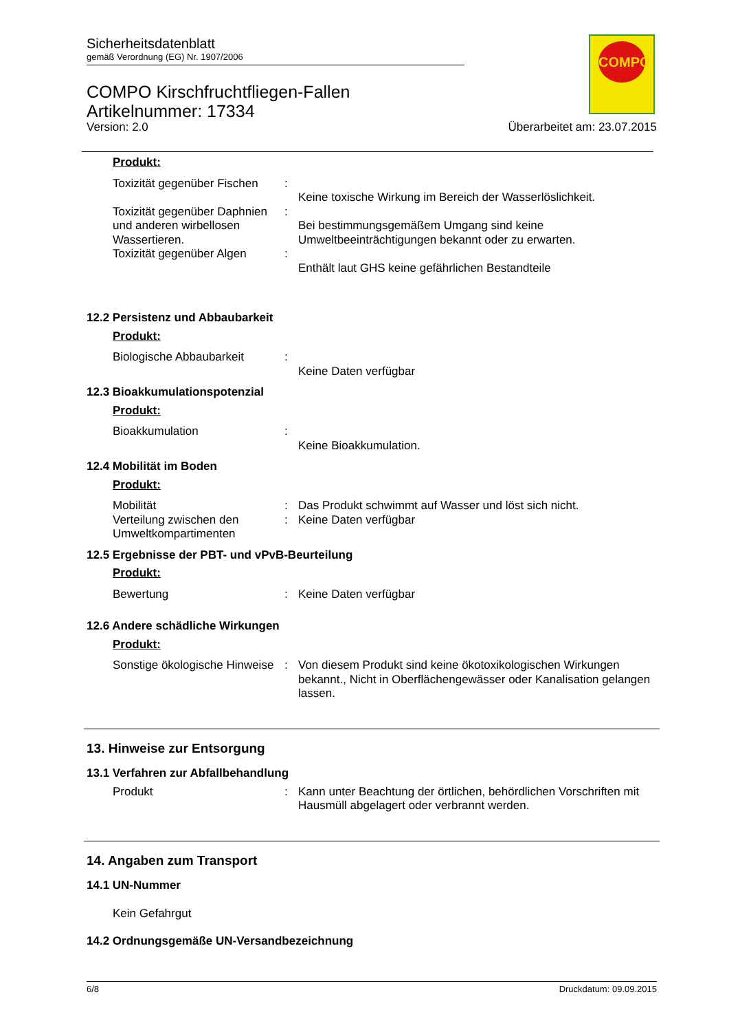Sicherheitsdatenblatt
gemäß Verordnung (EG) Nr. 1907/2006
COMPO Kirschfruchtfliegen-Fallen
Artikelnummer: 17334
Version: 2.0 Überarbeitet am: 23.07.2015
COMPO
Produkt:
Toxizität gegenüber Fischen
:
Keine toxische Wirkung im Bereich der Wasserlöslichkeit.
Toxizität gegenüber Daphnien und anderen wirbellosen Wassertieren.
:
Bei bestimmungsgemäßem Umgang sind keine Umweltbeeinträchtigungen bekannt oder zu erwarten.
Toxizität gegenüber Algen
:
Enthält laut GHS keine gefährlichen Bestandteile
12.2 Persistenz und Abbaubarkeit
Produkt:
Biologische Abbaubarkeit :
Keine Daten verfügbar
12.3 Bioakkumulationspotenzial
Produkt:
Bioakkumulation :
Keine Bioakkumulation.
12.4 Mobilität im Boden
Produkt:
Mobilität : Das Produkt schwimmt auf Wasser und löst sich nicht.
Verteilung zwischen den Umweltkompartimenten
: Keine Daten verfügbar
12.5 Ergebnisse der PBT- und vPvB-Beurteilung
Produkt:
Bewertung : Keine Daten verfügbar
12.6 Andere schädliche Wirkungen
Produkt:
Sonstige ökologische Hinweise
: Von diesem Produkt sind keine ökotoxikologischen Wirkungen bekannt., Nicht in Oberflächengewässer oder Kanalisation gelangen lassen.
13. Hinweise zur Entsorgung
13.1 Verfahren zur Abfallbehandlung
Produkt : Kann unter Beachtung der örtlichen, behördlichen Vorschriften mit Hausmüll abgelagert oder verbrannt werden.
14. Angaben zum Transport
14.1 UN-Nummer
Kein Gefahrgut
14.2 Ordnungsgemäße UN-Versandbezeichnung
6/8 Druckdatum: 09.09.2015